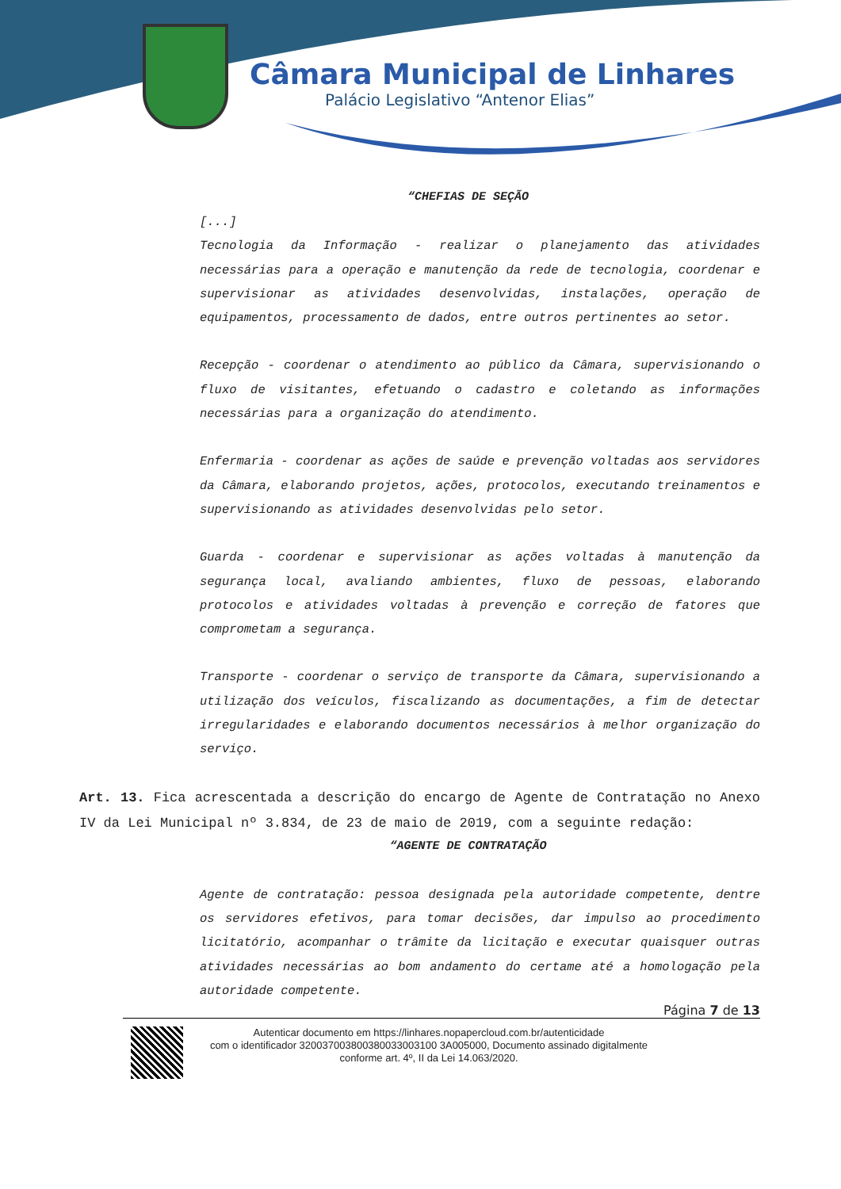Câmara Municipal de Linhares
Palácio Legislativo “Antenor Elias”
“CHEFIAS DE SEÇÃO
[...]
Tecnologia da Informação - realizar o planejamento das atividades necessárias para a operação e manutenção da rede de tecnologia, coordenar e supervisionar as atividades desenvolvidas, instalações, operação de equipamentos, processamento de dados, entre outros pertinentes ao setor.
Recepção - coordenar o atendimento ao público da Câmara, supervisionando o fluxo de visitantes, efetuando o cadastro e coletando as informações necessárias para a organização do atendimento.
Enfermaria - coordenar as ações de saúde e prevenção voltadas aos servidores da Câmara, elaborando projetos, ações, protocolos, executando treinamentos e supervisionando as atividades desenvolvidas pelo setor.
Guarda - coordenar e supervisionar as ações voltadas à manutenção da segurança local, avaliando ambientes, fluxo de pessoas, elaborando protocolos e atividades voltadas à prevenção e correção de fatores que comprometam a segurança.
Transporte - coordenar o serviço de transporte da Câmara, supervisionando a utilização dos veículos, fiscalizando as documentações, a fim de detectar irregularidades e elaborando documentos necessários à melhor organização do serviço.
Art. 13. Fica acrescentada a descrição do encargo de Agente de Contratação no Anexo IV da Lei Municipal nº 3.834, de 23 de maio de 2019, com a seguinte redação:
“AGENTE DE CONTRATAÇÃO
Agente de contratação: pessoa designada pela autoridade competente, dentre os servidores efetivos, para tomar decisões, dar impulso ao procedimento licitatório, acompanhar o trâmite da licitação e executar quaisquer outras atividades necessárias ao bom andamento do certame até a homologação pela autoridade competente.
Página 7 de 13
Autenticar documento em https://linhares.nopapercloud.com.br/autenticidade
com o identificador 320037003800380033003100 3A005000, Documento assinado digitalmente
conforme art. 4º, II da Lei 14.063/2020.